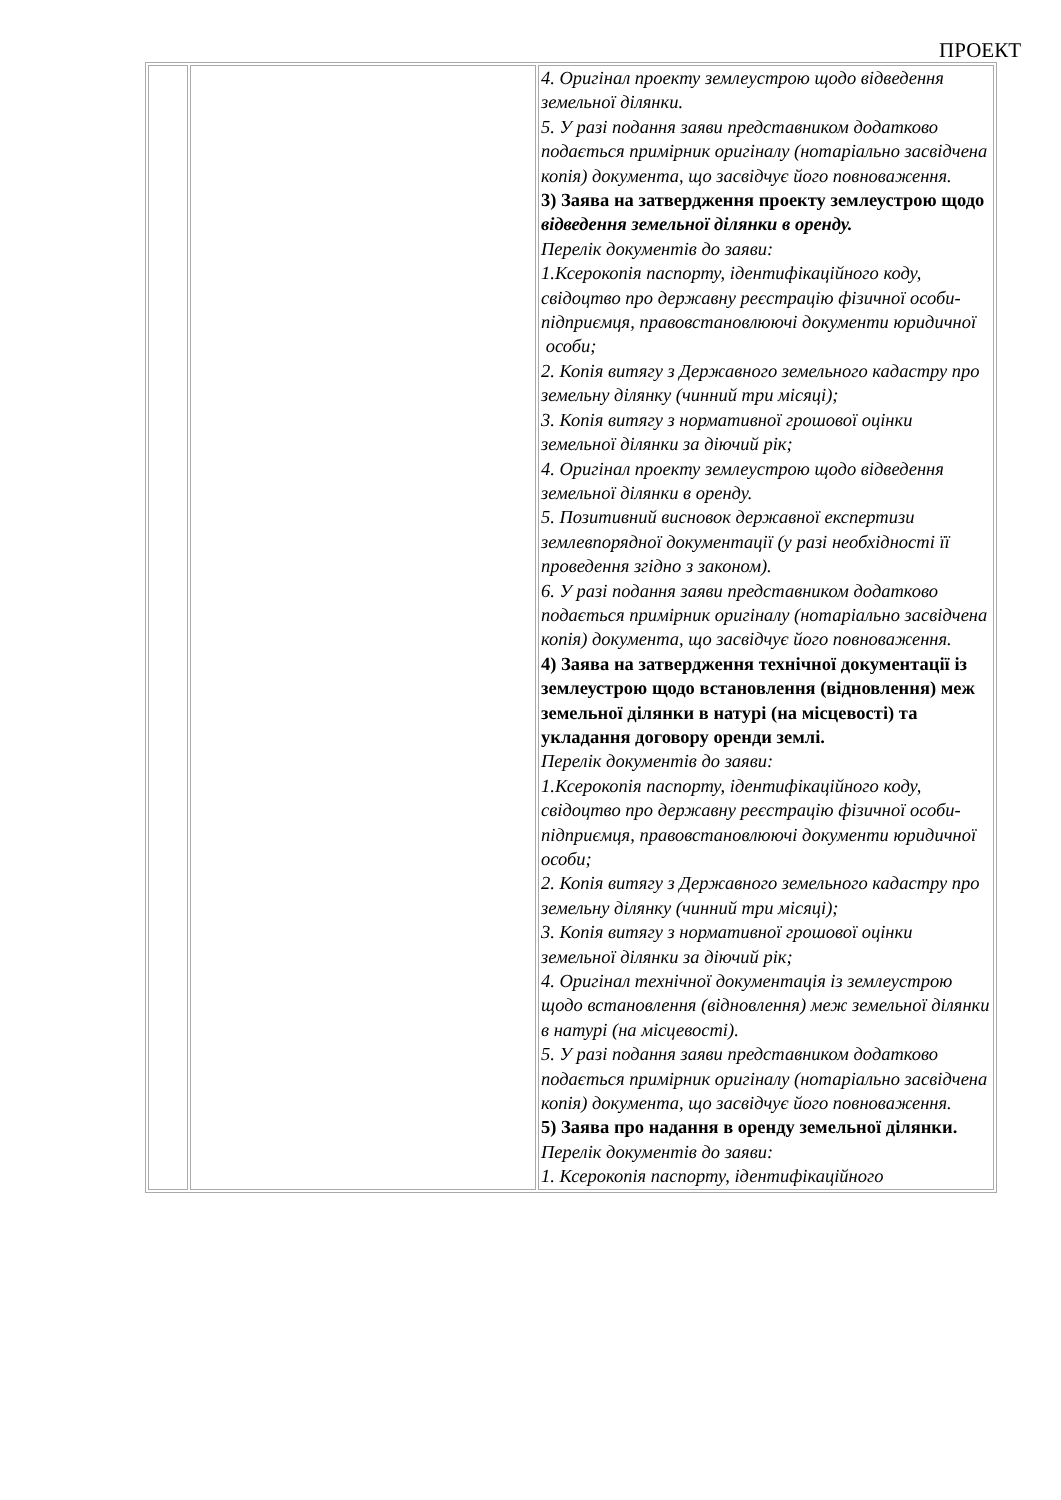ПРОЕКТ
| | | 4. Оригінал проекту землеустрою щодо відведення земельної ділянки. 5. У разі подання заяви представником додатково подається примірник оригіналу (нотаріально засвідчена копія) документа, що засвідчує його повноваження. 3) Заява на затвердження проекту землеустрою щодо відведення земельної ділянки в оренду. Перелік документів до заяви: 1.Ксерокопія паспорту, ідентифікаційного коду, свідоцтво про державну реєстрацію фізичної особи-підприємця, правовстановлюючі документи юридичної особи; 2. Копія витягу з Державного земельного кадастру про земельну ділянку (чинний три місяці); 3. Копія витягу з нормативної грошової оцінки земельної ділянки за діючий рік; 4. Оригінал проекту землеустрою щодо відведення земельної ділянки в оренду. 5. Позитивний висновок державної експертизи землевпорядної документації (у разі необхідності її проведення згідно з законом). 6. У разі подання заяви представником додатково подається примірник оригіналу (нотаріально засвідчена копія) документа, що засвідчує його повноваження. 4) Заява на затвердження технічної документації із землеустрою щодо встановлення (відновлення) меж земельної ділянки в натурі (на місцевості) та укладання договору оренди землі. Перелік документів до заяви: 1.Ксерокопія паспорту, ідентифікаційного коду, свідоцтво про державну реєстрацію фізичної особи-підприємця, правовстановлюючі документи юридичної особи; 2. Копія витягу з Державного земельного кадастру про земельну ділянку (чинний три місяці); 3. Копія витягу з нормативної грошової оцінки земельної ділянки за діючий рік; 4. Оригінал технічної документація із землеустрою щодо встановлення (відновлення) меж земельної ділянки в натурі (на місцевості). 5. У разі подання заяви представником додатково подається примірник оригіналу (нотаріально засвідчена копія) документа, що засвідчує його повноваження. 5) Заява про надання в оренду земельної ділянки. Перелік документів до заяви: 1. Ксерокопія паспорту, ідентифікаційного |